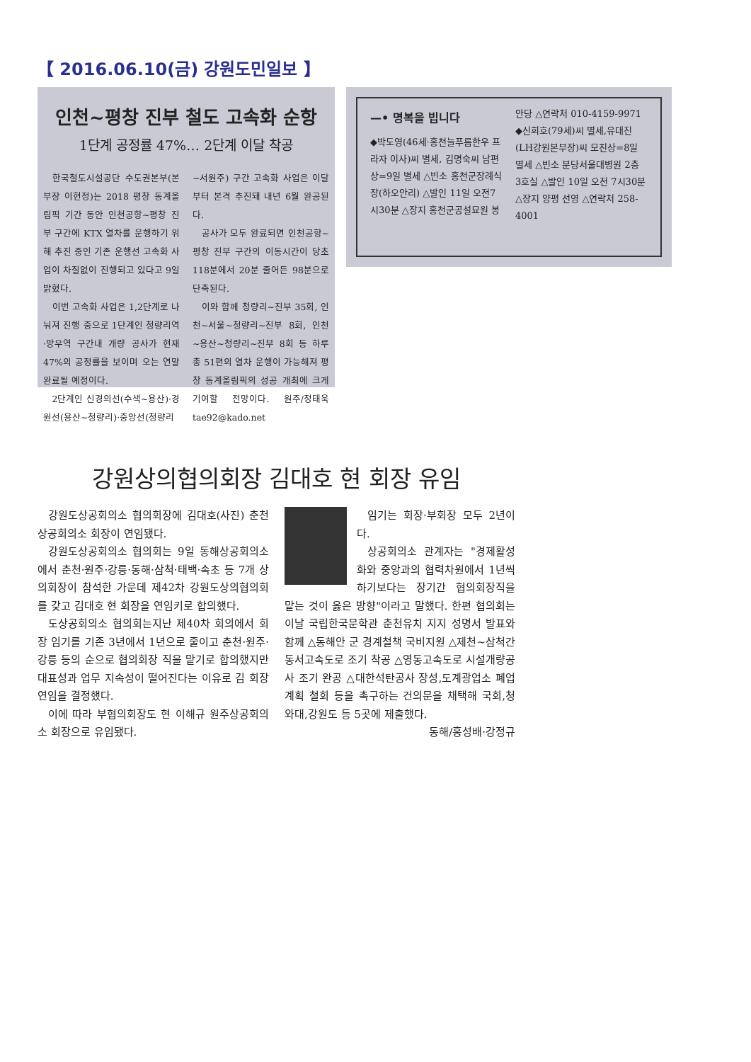【 2016.06.10(금) 강원도민일보 】
인천~평창 진부 철도 고속화 순항
1단계 공정률 47%… 2단계 이달 착공
한국철도시설공단 수도권본부(본부장 이현정)는 2018 평창 동계올림픽 기간 동안 인천공항~평창 진부 구간에 KTX 열차를 운행하기 위해 추진 중인 기존 운행선 고속화 사업이 차질없이 진행되고 있다고 9일 밝혔다.
이번 고속화 사업은 1,2단계로 나눠져 진행 중으로 1단계인 청량리역·망우역 구간내 개량 공사가 현재 47%의 공정률을 보이며 오는 연말 완료될 예정이다.
2단계인 신경의선(수색~용산)·경원선(용산~청량리)·중앙선(청량리~서원주) 구간 고속화 사업은 이달부터 본격 추진돼 내년 6월 완공된다.
공사가 모두 완료되면 인천공항~평창 진부 구간의 이동시간이 당초 118분에서 20분 줄어든 98분으로 단축된다.
이와 함께 청량리~진부 35회, 인천~서울~청량리~진부 8회, 인천~용산~청량리~진부 8회 등 하루 총 51편의 열차 운행이 가능해져 평창 동계올림픽의 성공 개최에 크게 기여할 전망이다. 원주/정태욱 tae92@kado.net
—• 명복을 빕니다
◆박도영(46세·홍천늘푸름한우 프라자 이사)씨 별세, 김명숙씨 남편상=9일 별세 △빈소 홍천군장례식장(하오안리) △발인 11일 오전7시30분 △장지 홍천군공설묘원 봉안당 △연락처 010-4159-9971
◆신희호(79세)씨 별세,유대진(LH강원본부장)씨 모친상=8일 별세 △빈소 분당서울대병원 2층 3호실 △발인 10일 오전 7시30분 △장지 양평 선영 △연락처 258-4001
강원상의협의회장 김대호 현 회장 유임
강원도상공회의소 협의회장에 김대호(사진) 춘천상공회의소 회장이 연임됐다.
강원도상공회의소 협의회는 9일 동해상공회의소에서 춘천·원주·강릉·동해·삼척·태백·속초 등 7개 상의회장이 참석한 가운데 제42차 강원도상의협의회를 갖고 김대호 현 회장을 연임키로 합의했다.
도상공회의소 협의회는지난 제40차 회의에서 회장 임기를 기존 3년에서 1년으로 줄이고 춘천·원주·강릉 등의 순으로 협의회장 직을 맡기로 합의했지만 대표성과 업무 지속성이 떨어진다는 이유로 김 회장 연임을 결정했다.
이에 따라 부협의회장도 현 이해규 원주상공회의소 회장으로 유임됐다.
임기는 회장·부회장 모두 2년이다.
상공회의소 관계자는 "경제활성화와 중앙과의 협력차원에서 1년씩 하기보다는 장기간 협의회장직을 맡는 것이 옳은 방향"이라고 말했다. 한편 협의회는 이날 국립한국문학관 춘천유치 지지 성명서 발표와 함께 △동해안 군 경계철책 국비지원 △제천~삼척간 동서고속도로 조기 착공 △영동고속도로 시설개량공사 조기 완공 △대한석탄공사 장성,도계광업소 폐업 계획 철회 등을 촉구하는 건의문을 채택해 국회,청와대,강원도 등 5곳에 제출했다. 동해/홍성배·강정규